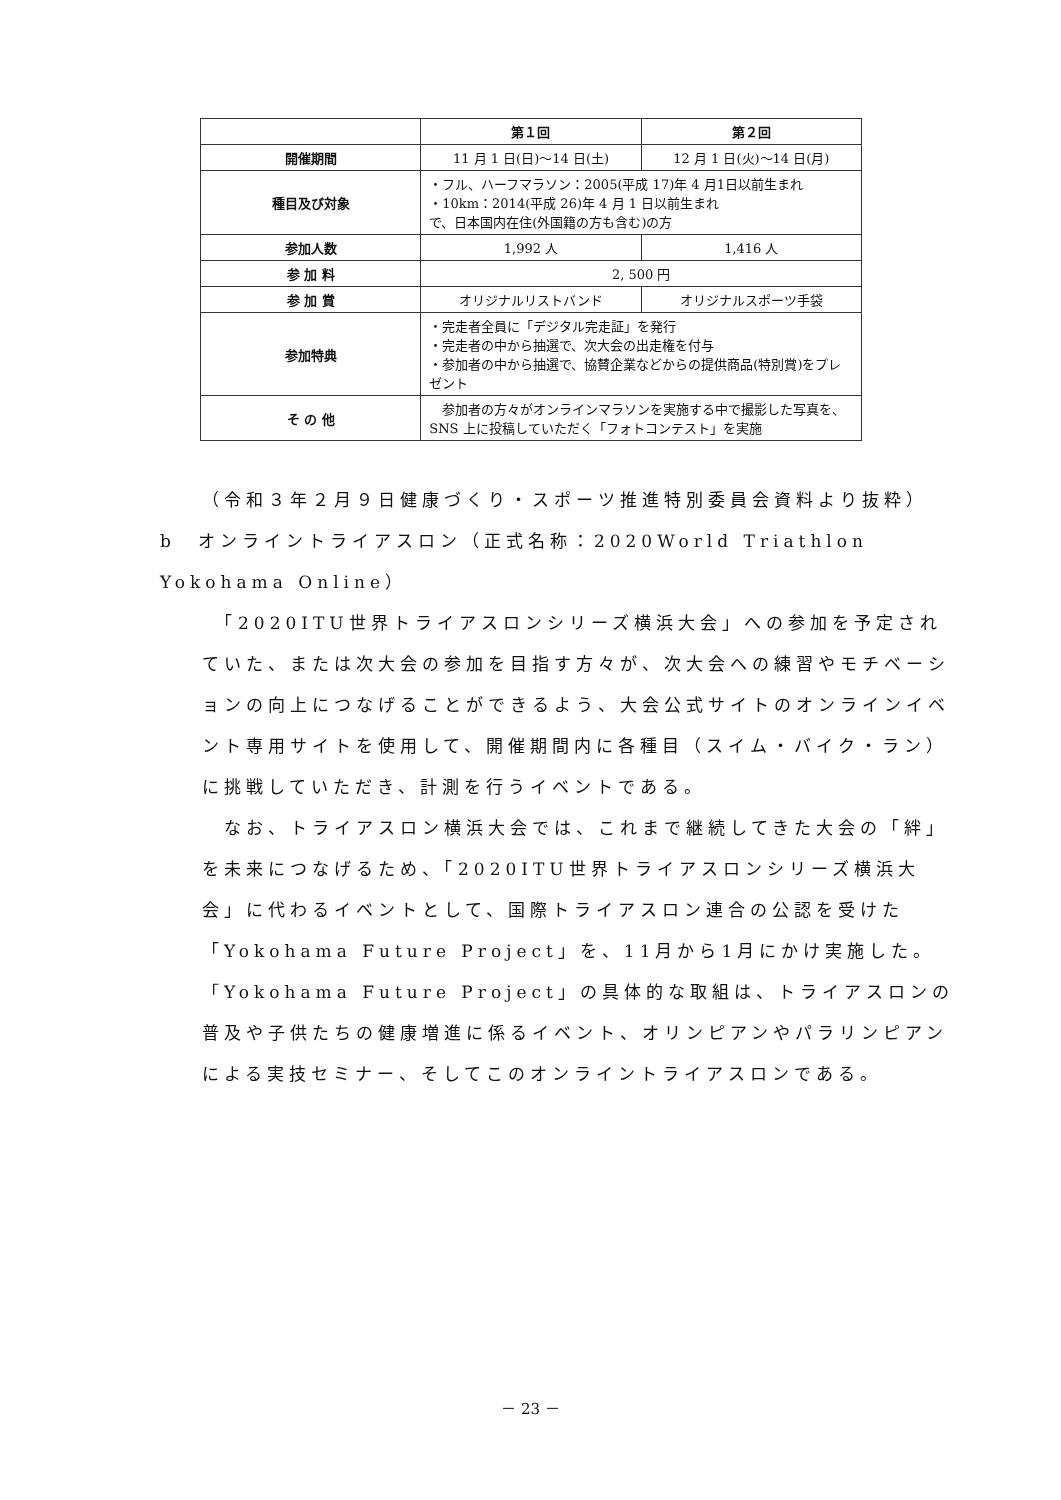| | 第１回 | 第２回 |
| --- | --- | --- |
| 開催期間 | 11 月 1 日(日)～14 日(土) | 12 月 1 日(火)～14 日(月) |
| 種目及び対象 | ・フル、ハーフマラソン：2005(平成 17)年 4 月1日以前生まれ ・10km：2014(平成 26)年 4 月 1 日以前生まれ で、日本国内在住(外国籍の方も含む)の方 | |
| 参加人数 | 1,992 人 | 1,416 人 |
| 参 加 料 | 2, 500 円 | |
| 参 加 賞 | オリジナルリストバンド | オリジナルスポーツ手袋 |
| 参加特典 | ・完走者全員に「デジタル完走証」を発行 ・完走者の中から抽選で、次大会の出走権を付与 ・参加者の中から抽選で、協賛企業などからの提供商品(特別賞)をプレゼント | |
| そ の 他 | 参加者の方々がオンラインマラソンを実施する中で撮影した写真を、SNS 上に投稿していただく「フォトコンテスト」を実施 | |
（令和３年２月９日健康づくり・スポーツ推進特別委員会資料より抜粋）
b　オンライントライアスロン（正式名称：2020World Triathlon Yokohama Online）
　「2020ITU世界トライアスロンシリーズ横浜大会」への参加を予定されていた、または次大会の参加を目指す方々が、次大会への練習やモチベーションの向上につなげることができるよう、大会公式サイトのオンラインイベント専用サイトを使用して、開催期間内に各種目（スイム・バイク・ラン）に挑戦していただき、計測を行うイベントである。
　なお、トライアスロン横浜大会では、これまで継続してきた大会の「絆」を未来につなげるため、「2020ITU世界トライアスロンシリーズ横浜大会」に代わるイベントとして、国際トライアスロン連合の公認を受けた「Yokohama Future Project」を、11月から1月にかけ実施した。「Yokohama Future Project」の具体的な取組は、トライアスロンの普及や子供たちの健康増進に係るイベント、オリンピアンやパラリンピアンによる実技セミナー、そしてこのオンライントライアスロンである。
－ 23 －